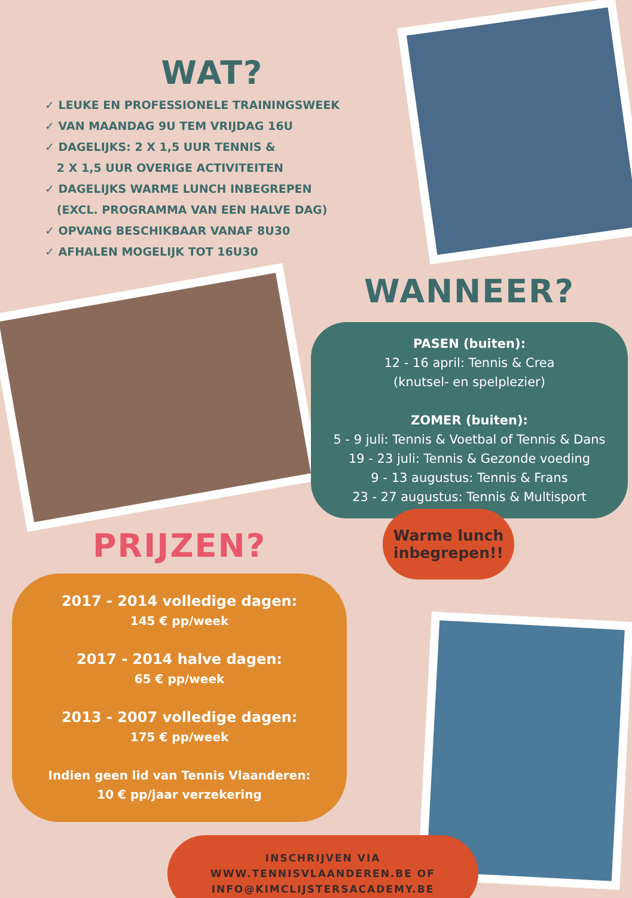WAT?
✓ LEUKE EN PROFESSIONELE TRAININGSWEEK
✓ VAN MAANDAG 9U TEM VRIJDAG 16U
✓ DAGELIJKS: 2 X 1,5 UUR TENNIS &
2 X 1,5 UUR OVERIGE ACTIVITEITEN
✓ DAGELIJKS WARME LUNCH INBEGREPEN
(EXCL. PROGRAMMA VAN EEN HALVE DAG)
✓ OPVANG BESCHIKBAAR VANAF 8U30
✓ AFHALEN MOGELIJK TOT 16U30
WANNEER?
PASEN (buiten):
12 - 16 april: Tennis & Crea
(knutsel- en spelplezier)
ZOMER (buiten):
5 - 9 juli: Tennis & Voetbal of Tennis & Dans
19 - 23 juli: Tennis & Gezonde voeding
9 - 13 augustus: Tennis & Frans
23 - 27 augustus: Tennis & Multisport
Warme lunch inbegrepen!!
PRIJZEN?
2017 - 2014 volledige dagen:
145 € pp/week
2017 - 2014 halve dagen:
65 € pp/week
2013 - 2007 volledige dagen:
175 € pp/week
Indien geen lid van Tennis Vlaanderen:
10 € pp/jaar verzekering
INSCHRIJVEN VIA
WWW.TENNISVLAANDEREN.BE OF
INFO@KIMCLIJSTERSACADEMY.BE